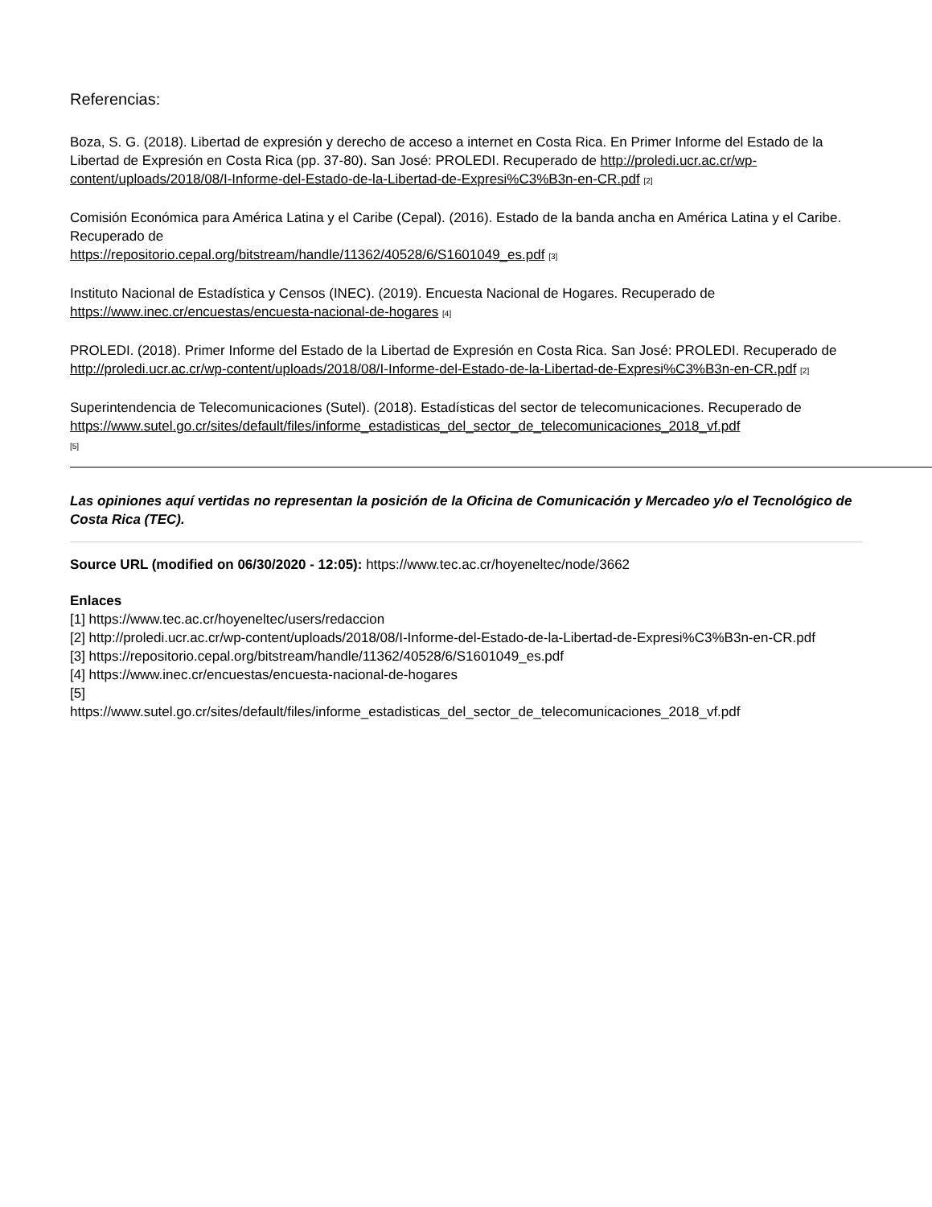Referencias:
Boza, S. G. (2018). Libertad de expresión y derecho de acceso a internet en Costa Rica. En Primer Informe del Estado de la Libertad de Expresión en Costa Rica (pp. 37-80). San José: PROLEDI. Recuperado de http://proledi.ucr.ac.cr/wp-content/uploads/2018/08/I-Informe-del-Estado-de-la-Libertad-de-Expresi%C3%B3n-en-CR.pdf [2]
Comisión Económica para América Latina y el Caribe (Cepal). (2016). Estado de la banda ancha en América Latina y el Caribe. Recuperado de
https://repositorio.cepal.org/bitstream/handle/11362/40528/6/S1601049_es.pdf [3]
Instituto Nacional de Estadística y Censos (INEC). (2019). Encuesta Nacional de Hogares. Recuperado de https://www.inec.cr/encuestas/encuesta-nacional-de-hogares [4]
PROLEDI. (2018). Primer Informe del Estado de la Libertad de Expresión en Costa Rica. San José: PROLEDI. Recuperado de http://proledi.ucr.ac.cr/wp-content/uploads/2018/08/I-Informe-del-Estado-de-la-Libertad-de-Expresi%C3%B3n-en-CR.pdf [2]
Superintendencia de Telecomunicaciones (Sutel). (2018). Estadísticas del sector de telecomunicaciones. Recuperado de
https://www.sutel.go.cr/sites/default/files/informe_estadisticas_del_sector_de_telecomunicaciones_2018_vf.pdf
[5]
Las opiniones aquí vertidas no representan la posición de la Oficina de Comunicación y Mercadeo y/o el Tecnológico de Costa Rica (TEC).
Source URL (modified on 06/30/2020 - 12:05): https://www.tec.ac.cr/hoyeneltec/node/3662
Enlaces
[1] https://www.tec.ac.cr/hoyeneltec/users/redaccion
[2] http://proledi.ucr.ac.cr/wp-content/uploads/2018/08/I-Informe-del-Estado-de-la-Libertad-de-Expresi%C3%B3n-en-CR.pdf
[3] https://repositorio.cepal.org/bitstream/handle/11362/40528/6/S1601049_es.pdf
[4] https://www.inec.cr/encuestas/encuesta-nacional-de-hogares
[5]
https://www.sutel.go.cr/sites/default/files/informe_estadisticas_del_sector_de_telecomunicaciones_2018_vf.pdf